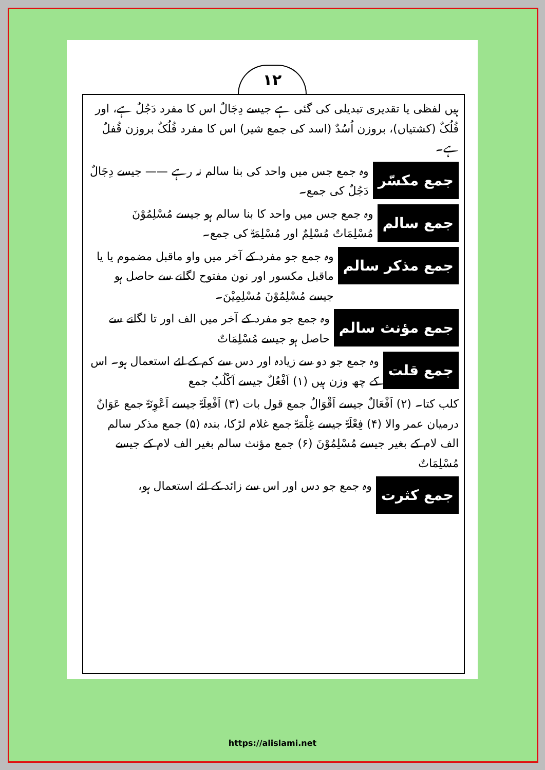١٢
ہیں لفظی یا تقدیری تبدیلی کی گئی ہے جیسے دِجَالٌ اس کا مفرد دَجُلٌ ہے، اور فُلُکٌ (کشتیاں)، بروزن اُسُدٌ (اسد کی جمع شیر) اس کا مفرد فُلُکٌ بروزن قُفلٌ ہے۔
جمع مکسّر
وہ جمع جس میں واحد کی بنا سالم نہ رہے —— جیسے دِجَالٌ دَجُلٌ کی جمع۔
جمع سالم
وہ جمع جس میں واحد کا بنا سالم ہو جیسے مُسْلِمُوْنَ مُسْلِمَاتٌ مُسْلِمٌ اور مُسْلِمَۃٌ کی جمع۔
جمع مذکر سالم
وہ جمع جو مفرد کے آخر میں واو ماقبل مضموم یا یا ماقبل مکسور اور نون مفتوح لگانے سے حاصل ہو جیسے مُسْلِمُوْنَ مُسْلِمِیْنَ۔
جمع مؤنث سالم
وہ جمع جو مفرد کے آخر میں الف اور تا لگانے سے حاصل ہو جیسے مُسْلِمَاتٌ
جمع قلت
وہ جمع جو دو سے زیادہ اور دس سے کم کے لئے استعمال ہو۔ اس کے چھ وزن ہیں (۱) اَفْعُلٌ جیسے اَکْلُبٌ جمع
کلب کتا۔ (۲) اَفْعَالٌ جیسے اَقْوَالٌ جمع قول بات (۳) اَفْعِلَۃٌ جیسے اَعْوِنَۃٌ جمع عَوَانٌ درمیان عمر والا (۴) فِعْلَۃٌ جیسے غِلْمَۃٌ جمع غلام لڑکا، بندہ (۵) جمع مذکر سالم الف لام کے بغیر جیسے مُسْلِمُوْنَ (۶) جمع مؤنث سالم بغیر الف لام کے جیسے مُسْلِمَاتٌ
جمع کثرت
وہ جمع جو دس اور اس سے زائد کے لئے استعمال ہو،
https://alislami.net